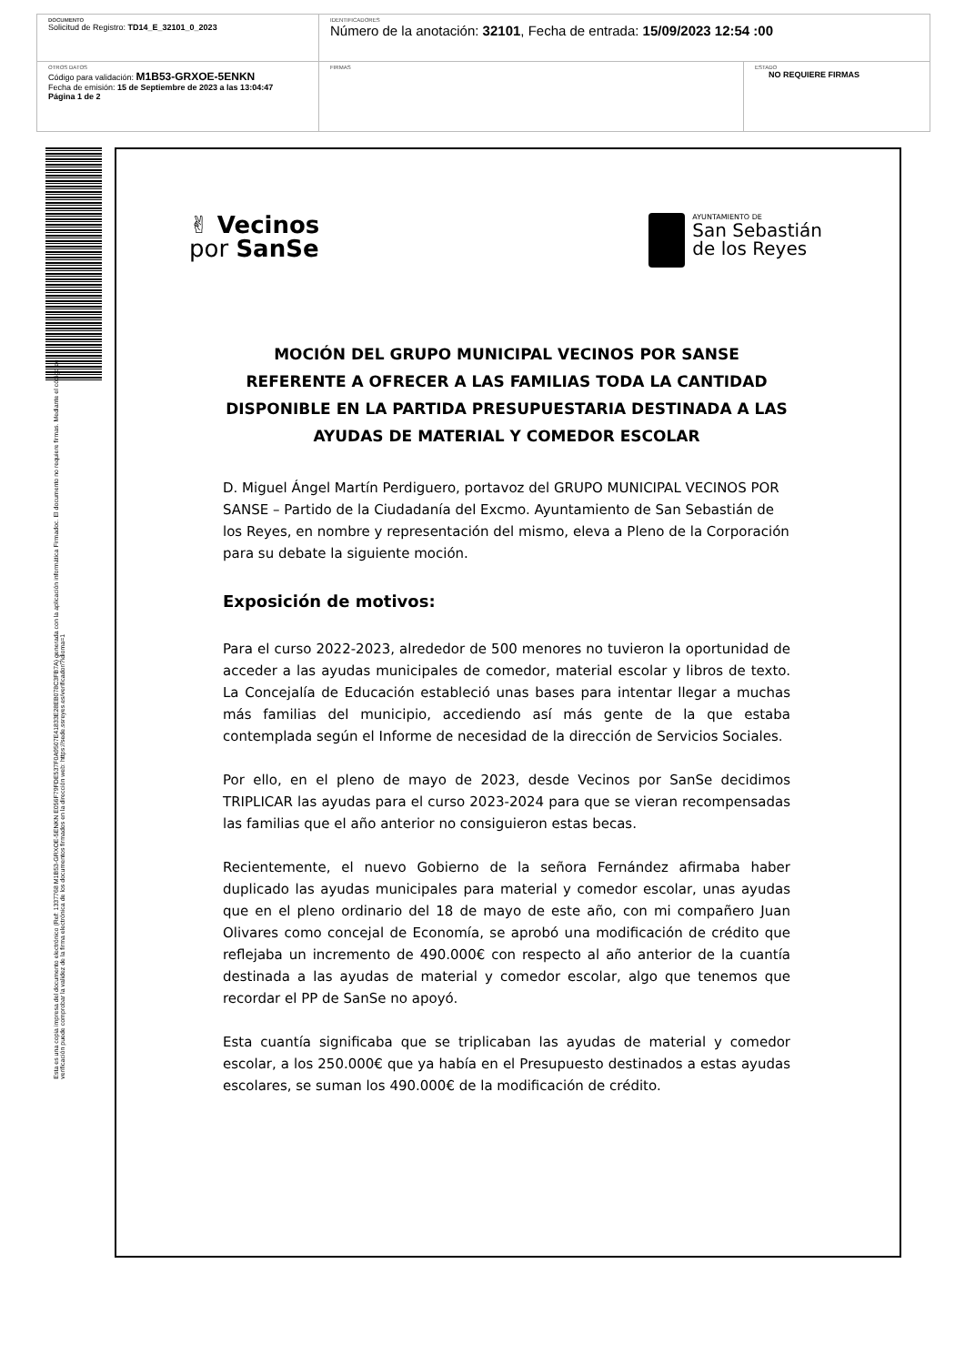| DOCUMENTO Solicitud de Registro: TD14_E_32101_0_2023 | IDENTIFICADORES Número de la anotación: 32101 , Fecha de entrada: 15/09/2023 12:54 :00 | |
| OTROS DATOS Código para validación: M1B53-GRXOE-5ENKN Fecha de emisión: 15 de Septiembre de 2023 a las 13:04:47 Página 1 de 2 | FIRMAS | ESTADO NO REQUIERE FIRMAS |
Esta es una copia impresa del documento electrónico (Ref: 1337768 M1B53-GRXOE-5ENKN E056F79FDE537F0A9507E41833E28EB078C3FB7A) generada con la aplicación informática Firmadoc. El documento no requiere firmas. Mediante el código de
verificación puede comprobar la validez de la firma electrónica de los documentos firmados en la dirección web: https://sede.ssreyes.es/verificador/?idioma=1
✌ Vecinos
por SanSe
AYUNTAMIENTO DE
San Sebastián
de los Reyes
MOCIÓN DEL GRUPO MUNICIPAL VECINOS POR SANSE REFERENTE A OFRECER A LAS FAMILIAS TODA LA CANTIDAD DISPONIBLE EN LA PARTIDA PRESUPUESTARIA DESTINADA A LAS AYUDAS DE MATERIAL Y COMEDOR ESCOLAR
D. Miguel Ángel Martín Perdiguero, portavoz del GRUPO MUNICIPAL VECINOS POR SANSE – Partido de la Ciudadanía del Excmo. Ayuntamiento de San Sebastián de los Reyes, en nombre y representación del mismo, eleva a Pleno de la Corporación para su debate la siguiente moción.
Exposición de motivos:
Para el curso 2022-2023, alrededor de 500 menores no tuvieron la oportunidad de acceder a las ayudas municipales de comedor, material escolar y libros de texto. La Concejalía de Educación estableció unas bases para intentar llegar a muchas más familias del municipio, accediendo así más gente de la que estaba contemplada según el Informe de necesidad de la dirección de Servicios Sociales.
Por ello, en el pleno de mayo de 2023, desde Vecinos por SanSe decidimos TRIPLICAR las ayudas para el curso 2023-2024 para que se vieran recompensadas las familias que el año anterior no consiguieron estas becas.
Recientemente, el nuevo Gobierno de la señora Fernández afirmaba haber duplicado las ayudas municipales para material y comedor escolar, unas ayudas que en el pleno ordinario del 18 de mayo de este año, con mi compañero Juan Olivares como concejal de Economía, se aprobó una modificación de crédito que reflejaba un incremento de 490.000€ con respecto al año anterior de la cuantía destinada a las ayudas de material y comedor escolar, algo que tenemos que recordar el PP de SanSe no apoyó.
Esta cuantía significaba que se triplicaban las ayudas de material y comedor escolar, a los 250.000€ que ya había en el Presupuesto destinados a estas ayudas escolares, se suman los 490.000€ de la modificación de crédito.